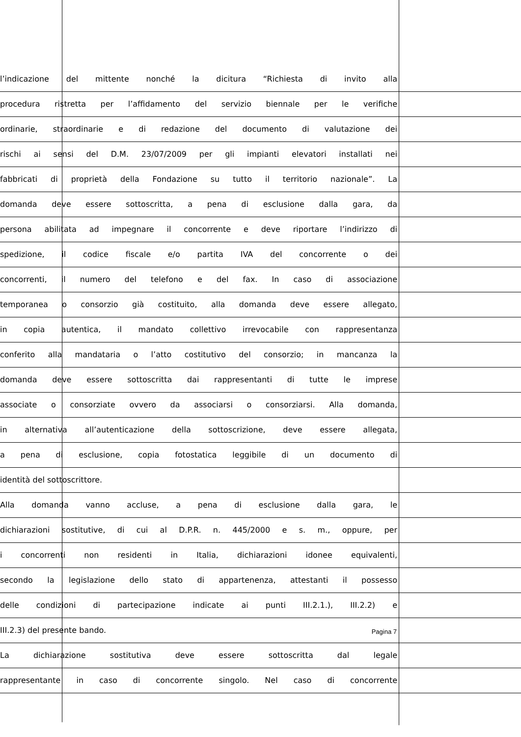l’indicazione del mittente nonché la dicitura “Richiesta di invito alla
procedura ristretta per l’affidamento del servizio biennale per le verifiche
ordinarie, straordinarie e di redazione del documento di valutazione dei
rischi ai sensi del D.M. 23/07/2009 per gli impianti elevatori installati nei
fabbricati di proprietà della Fondazione su tutto il territorio nazionale”. La
domanda deve essere sottoscritta, a pena di esclusione dalla gara, da
persona abilitata ad impegnare il concorrente e deve riportare l’indirizzo di
spedizione, il codice fiscale e/o partita IVA del concorrente o dei
concorrenti, il numero del telefono e del fax. In caso di associazione
temporanea o consorzio già costituito, alla domanda deve essere allegato,
in copia autentica, il mandato collettivo irrevocabile con rappresentanza
conferito alla mandataria o l’atto costitutivo del consorzio; in mancanza la
domanda deve essere sottoscritta dai rappresentanti di tutte le imprese
associate o consorziate ovvero da associarsi o consorziarsi. Alla domanda,
in alternativa all’autenticazione della sottoscrizione, deve essere allegata,
a pena di esclusione, copia fotostatica leggibile di un documento di
identità del sottoscrittore.
Alla domanda vanno accluse, a pena di esclusione dalla gara, le
dichiarazioni sostitutive, di cui al D.P.R. n. 445/2000 e s. m., oppure, per
i concorrenti non residenti in Italia, dichiarazioni idonee equivalenti,
secondo la legislazione dello stato di appartenenza, attestanti il possesso
delle condizioni di partecipazione indicate ai punti III.2.1.), III.2.2) e
III.2.3) del presente bando.
La dichiarazione sostitutiva deve essere sottoscritta dal legale
rappresentante in caso di concorrente singolo. Nel caso di concorrente
Pagina 7